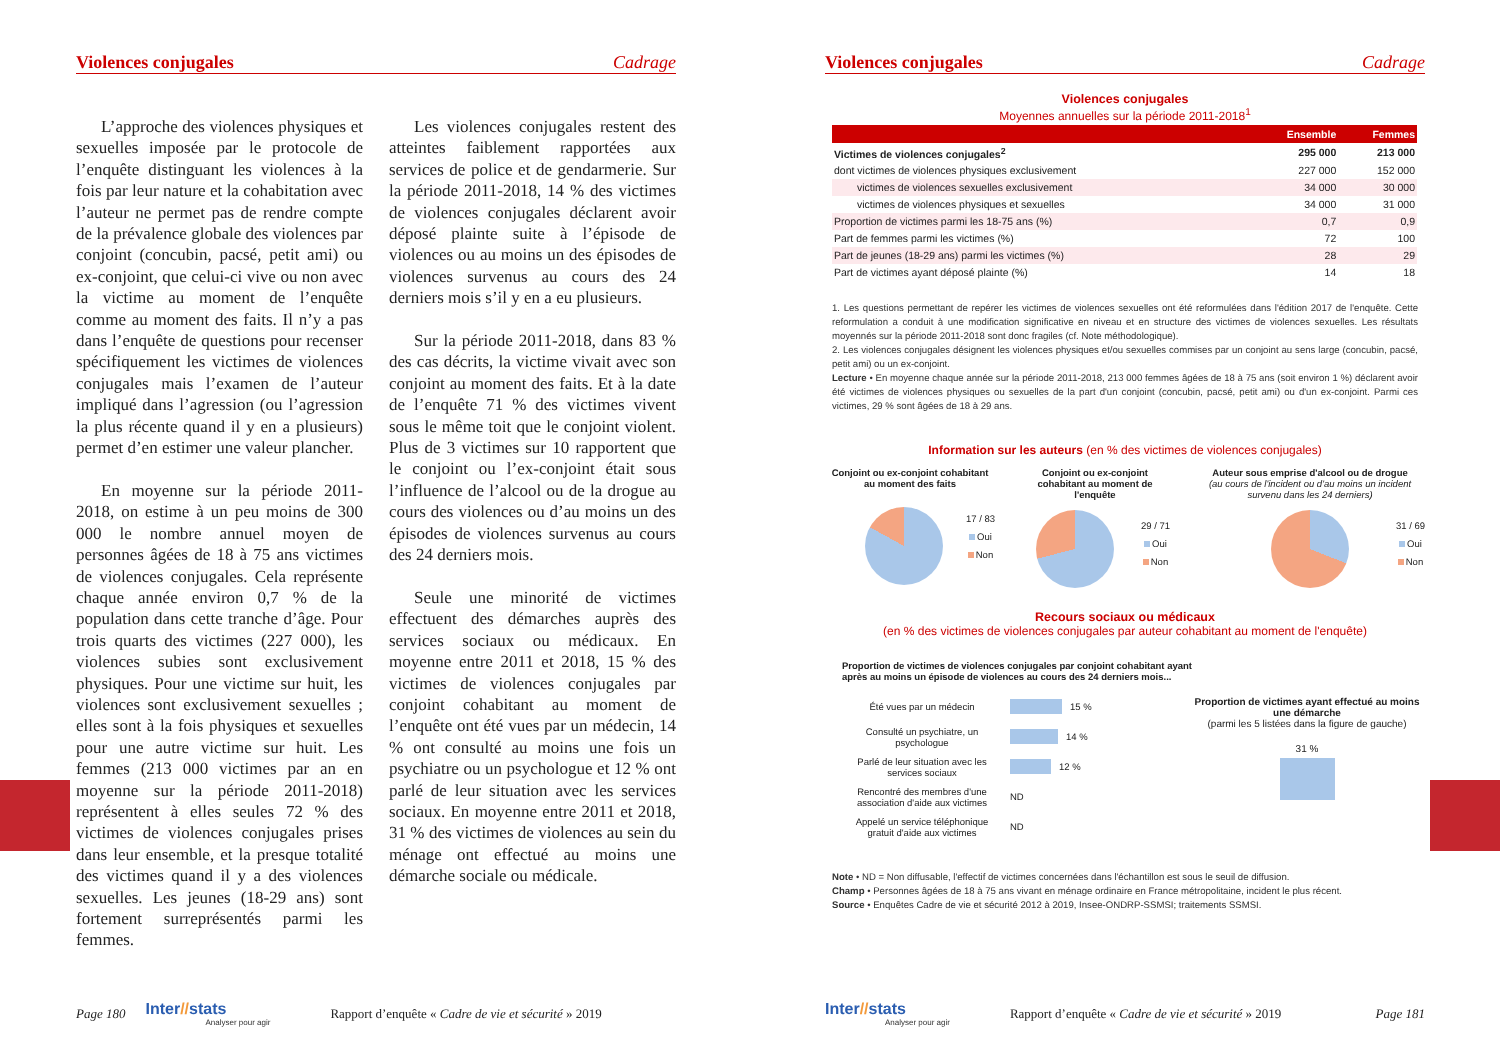Violences conjugales Cadrage
L’approche des violences physiques et sexuelles imposée par le protocole de l’enquête distinguant les violences à la fois par leur nature et la cohabitation avec l’auteur ne permet pas de rendre compte de la prévalence globale des violences par conjoint (concubin, pacsé, petit ami) ou ex-conjoint, que celui-ci vive ou non avec la victime au moment de l’enquête comme au moment des faits. Il n’y a pas dans l’enquête de questions pour recenser spécifiquement les victimes de violences conjugales mais l’examen de l’auteur impliqué dans l’agression (ou l’agression la plus récente quand il y en a plusieurs) permet d’en estimer une valeur plancher.
En moyenne sur la période 2011-2018, on estime à un peu moins de 300 000 le nombre annuel moyen de personnes âgées de 18 à 75 ans victimes de violences conjugales. Cela représente chaque année environ 0,7 % de la population dans cette tranche d’âge. Pour trois quarts des victimes (227 000), les violences subies sont exclusivement physiques. Pour une victime sur huit, les violences sont exclusivement sexuelles ; elles sont à la fois physiques et sexuelles pour une autre victime sur huit. Les femmes (213 000 victimes par an en moyenne sur la période 2011-2018) représentent à elles seules 72 % des victimes de violences conjugales prises dans leur ensemble, et la presque totalité des victimes quand il y a des violences sexuelles. Les jeunes (18-29 ans) sont fortement surreprésentés parmi les femmes.
Les violences conjugales restent des atteintes faiblement rapportées aux services de police et de gendarmerie. Sur la période 2011-2018, 14 % des victimes de violences conjugales déclarent avoir déposé plainte suite à l’épisode de violences ou au moins un des épisodes de violences survenus au cours des 24 derniers mois s’il y en a eu plusieurs.
Sur la période 2011-2018, dans 83 % des cas décrits, la victime vivait avec son conjoint au moment des faits. Et à la date de l’enquête 71 % des victimes vivent sous le même toit que le conjoint violent. Plus de 3 victimes sur 10 rapportent que le conjoint ou l’ex-conjoint était sous l’influence de l’alcool ou de la drogue au cours des violences ou d’au moins un des épisodes de violences survenus au cours des 24 derniers mois.
Seule une minorité de victimes effectuent des démarches auprès des services sociaux ou médicaux. En moyenne entre 2011 et 2018, 15 % des victimes de violences conjugales par conjoint cohabitant au moment de l’enquête ont été vues par un médecin, 14 % ont consulté au moins une fois un psychiatre ou un psychologue et 12 % ont parlé de leur situation avec les services sociaux. En moyenne entre 2011 et 2018, 31 % des victimes de violences au sein du ménage ont effectué au moins une démarche sociale ou médicale.
Page 180
Inter//stats
Analyser pour agir
Rapport d’enquête « Cadre de vie et sécurité » 2019
Violences conjugales Cadrage
Violences conjugales
Moyennes annuelles sur la période 2011-2018<sup>1</sup>
| | Ensemble | Femmes |
| --- | --- | --- |
| Victimes de violences conjugales<sup>2</sup> | 295 000 | 213 000 |
| dont victimes de violences physiques exclusivement | 227 000 | 152 000 |
| victimes de violences sexuelles exclusivement | 34 000 | 30 000 |
| victimes de violences physiques et sexuelles | 34 000 | 31 000 |
| Proportion de victimes parmi les 18-75 ans (%) | 0,7 | 0,9 |
| Part de femmes parmi les victimes (%) | 72 | 100 |
| Part de jeunes (18-29 ans) parmi les victimes (%) | 28 | 29 |
| Part de victimes ayant déposé plainte (%) | 14 | 18 |
1. Les questions permettant de repérer les victimes de violences sexuelles ont été reformulées dans l'édition 2017 de l'enquête. Cette reformulation a conduit à une modification significative en niveau et en structure des victimes de violences sexuelles. Les résultats moyennés sur la période 2011-2018 sont donc fragiles (cf. Note méthodologique).
2. Les violences conjugales désignent les violences physiques et/ou sexuelles commises par un conjoint au sens large (concubin, pacsé, petit ami) ou un ex-conjoint.
Lecture • En moyenne chaque année sur la période 2011-2018, 213 000 femmes âgées de 18 à 75 ans (soit environ 1 %) déclarent avoir été victimes de violences physiques ou sexuelles de la part d'un conjoint (concubin, pacsé, petit ami) ou d'un ex-conjoint. Parmi ces victimes, 29 % sont âgées de 18 à 29 ans.
Information sur les auteurs (en % des victimes de violences conjugales)
Conjoint ou ex-conjoint cohabitant au moment des faits
17 / 83
Oui
Non
Conjoint ou ex-conjoint cohabitant au moment de l'enquête
29 / 71
Oui
Non
Auteur sous emprise d'alcool ou de drogue
(au cours de l'incident ou d'au moins un incident survenu dans les 24 derniers)
31 / 69
Oui
Non
Recours sociaux ou médicaux
(en % des victimes de violences conjugales par auteur cohabitant au moment de l'enquête)
Proportion de victimes de violences conjugales par conjoint cohabitant ayant après au moins un épisode de violences au cours des 24 derniers mois...
Été vues par un médecin 15 %
Consulté un psychiatre, un psychologue 14 %
Parlé de leur situation avec les services sociaux 12 %
Rencontré des membres d'une association d'aide aux victimes ND
Appelé un service téléphonique gratuit d'aide aux victimes ND
Proportion de victimes ayant effectué au moins une démarche
(parmi les 5 listées dans la figure de gauche)
31 %
Note • ND = Non diffusable, l'effectif de victimes concernées dans l'échantillon est sous le seuil de diffusion.
Champ • Personnes âgées de 18 à 75 ans vivant en ménage ordinaire en France métropolitaine, incident le plus récent.
Source • Enquêtes Cadre de vie et sécurité 2012 à 2019, Insee-ONDRP-SSMSI; traitements SSMSI.
Inter//stats
Analyser pour agir
Rapport d’enquête « Cadre de vie et sécurité » 2019 Page 181